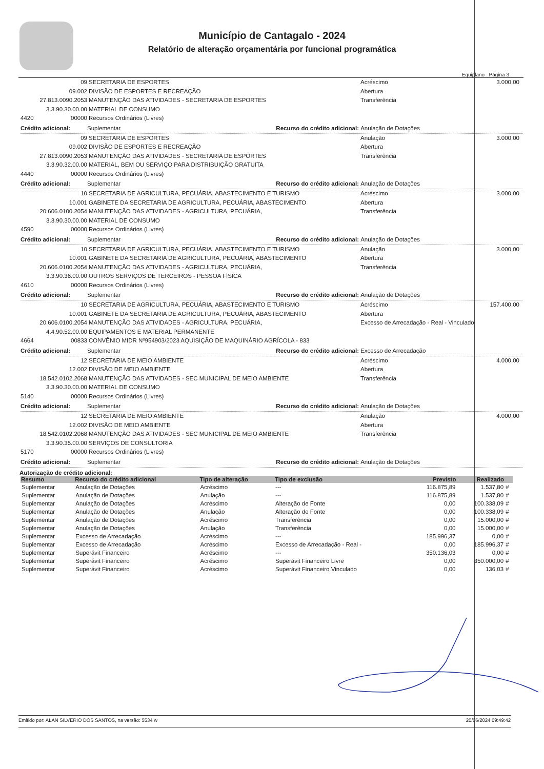Município de Cantagalo - 2024
Relatório de alteração orçamentária por funcional programática
Equiplano Página 3
09 SECRETARIA DE ESPORTES Acréscimo 3.000,00
09.002 DIVISÃO DE ESPORTES E RECREAÇÃO Abertura
27.813.0090.2053 MANUTENÇÃO DAS ATIVIDADES - SECRETARIA DE ESPORTES Transferência
3.3.90.30.00.00 MATERIAL DE CONSUMO
4420 00000 Recursos Ordinários (Livres)
Crédito adicional: Suplementar Recurso do crédito adicional: Anulação de Dotações
09 SECRETARIA DE ESPORTES Anulação 3.000,00
09.002 DIVISÃO DE ESPORTES E RECREAÇÃO Abertura
27.813.0090.2053 MANUTENÇÃO DAS ATIVIDADES - SECRETARIA DE ESPORTES Transferência
3.3.90.32.00.00 MATERIAL, BEM OU SERVIÇO PARA DISTRIBUIÇÃO GRATUITA
4440 00000 Recursos Ordinários (Livres)
Crédito adicional: Suplementar Recurso do crédito adicional: Anulação de Dotações
10 SECRETARIA DE AGRICULTURA, PECUÁRIA, ABASTECIMENTO E TURISMO Acréscimo 3.000,00
10.001 GABINETE DA SECRETARIA DE AGRICULTURA, PECUÁRIA, ABASTECIMENTO Abertura
20.606.0100.2054 MANUTENÇÃO DAS ATIVIDADES - AGRICULTURA, PECUÁRIA, Transferência
3.3.90.30.00.00 MATERIAL DE CONSUMO
4590 00000 Recursos Ordinários (Livres)
Crédito adicional: Suplementar Recurso do crédito adicional: Anulação de Dotações
10 SECRETARIA DE AGRICULTURA, PECUÁRIA, ABASTECIMENTO E TURISMO Anulação 3.000,00
10.001 GABINETE DA SECRETARIA DE AGRICULTURA, PECUÁRIA, ABASTECIMENTO Abertura
20.606.0100.2054 MANUTENÇÃO DAS ATIVIDADES - AGRICULTURA, PECUÁRIA, Transferência
3.3.90.36.00.00 OUTROS SERVIÇOS DE TERCEIROS - PESSOA FÍSICA
4610 00000 Recursos Ordinários (Livres)
Crédito adicional: Suplementar Recurso do crédito adicional: Anulação de Dotações
10 SECRETARIA DE AGRICULTURA, PECUÁRIA, ABASTECIMENTO E TURISMO Acréscimo 157.400,00
10.001 GABINETE DA SECRETARIA DE AGRICULTURA, PECUÁRIA, ABASTECIMENTO Abertura
20.606.0100.2054 MANUTENÇÃO DAS ATIVIDADES - AGRICULTURA, PECUÁRIA, Excesso de Arrecadação - Real - Vinculado
4.4.90.52.00.00 EQUIPAMENTOS E MATERIAL PERMANENTE
4664 00833 CONVÊNIO MIDR Nº954903/2023 AQUISIÇÃO DE MAQUINÁRIO AGRÍCOLA - 833
Crédito adicional: Suplementar Recurso do crédito adicional: Excesso de Arrecadação
12 SECRETARIA DE MEIO AMBIENTE Acréscimo 4.000,00
12.002 DIVISÃO DE MEIO AMBIENTE Abertura
18.542.0102.2068 MANUTENÇÃO DAS ATIVIDADES - SEC MUNICIPAL DE MEIO AMBIENTE Transferência
3.3.90.30.00.00 MATERIAL DE CONSUMO
5140 00000 Recursos Ordinários (Livres)
Crédito adicional: Suplementar Recurso do crédito adicional: Anulação de Dotações
12 SECRETARIA DE MEIO AMBIENTE Anulação 4.000,00
12.002 DIVISÃO DE MEIO AMBIENTE Abertura
18.542.0102.2068 MANUTENÇÃO DAS ATIVIDADES - SEC MUNICIPAL DE MEIO AMBIENTE Transferência
3.3.90.35.00.00 SERVIÇOS DE CONSULTORIA
5170 00000 Recursos Ordinários (Livres)
Crédito adicional: Suplementar Recurso do crédito adicional: Anulação de Dotações
Autorização de crédito adicional:
| Resumo | Recurso do crédito adicional | Tipo de alteração | Tipo de exclusão | Previsto | Realizado | |
| --- | --- | --- | --- | --- | --- | --- |
| Suplementar | Anulação de Dotações | Acréscimo | --- | 116.875,89 | 1.537,80 | # |
| Suplementar | Anulação de Dotações | Anulação | --- | 116.875,89 | 1.537,80 | # |
| Suplementar | Anulação de Dotações | Acréscimo | Alteração de Fonte | 0,00 | 100.338,09 | # |
| Suplementar | Anulação de Dotações | Anulação | Alteração de Fonte | 0,00 | 100.338,09 | # |
| Suplementar | Anulação de Dotações | Acréscimo | Transferência | 0,00 | 15.000,00 | # |
| Suplementar | Anulação de Dotações | Anulação | Transferência | 0,00 | 15.000,00 | # |
| Suplementar | Excesso de Arrecadação | Acréscimo | --- | 185.996,37 | 0,00 | # |
| Suplementar | Excesso de Arrecadação | Acréscimo | Excesso de Arrecadação - Real - | 0,00 | 185.996,37 | # |
| Suplementar | Superávit Financeiro | Acréscimo | --- | 350.136,03 | 0,00 | # |
| Suplementar | Superávit Financeiro | Acréscimo | Superávit Financeiro Livre | 0,00 | 350.000,00 | # |
| Suplementar | Superávit Financeiro | Acréscimo | Superávit Financeiro Vinculado | 0,00 | 136,03 | # |
Emitido por: ALAN SILVERIO DOS SANTOS, na versão: 5534 w 20/06/2024 09:49:42